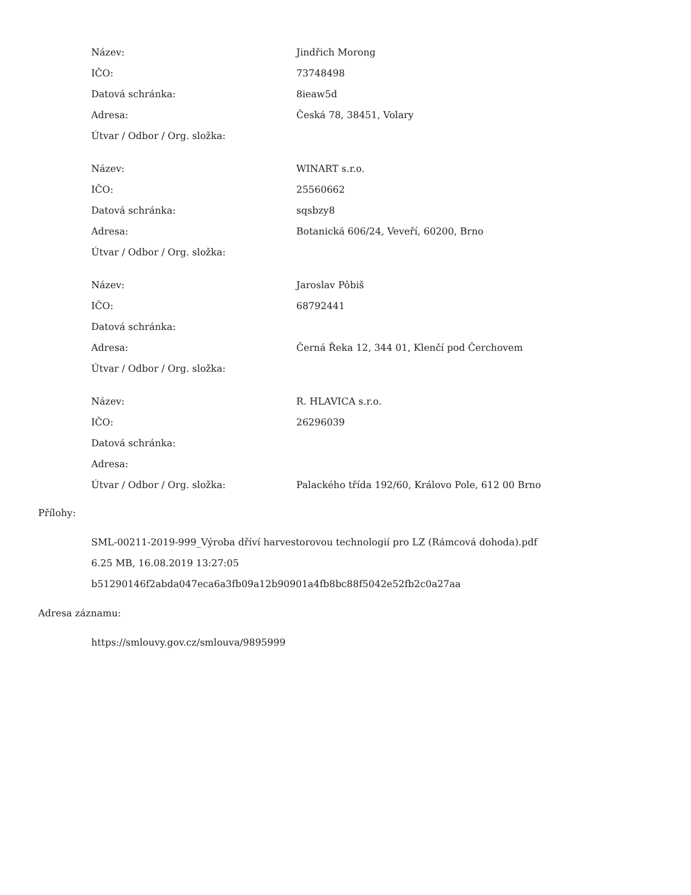| Název: | Jindřich Morong |
| IČO: | 73748498 |
| Datová schránka: | 8ieaw5d |
| Adresa: | Česká 78, 38451, Volary |
| Útvar / Odbor / Org. složka: | |
| Název: | WINART s.r.o. |
| IČO: | 25560662 |
| Datová schránka: | sqsbzy8 |
| Adresa: | Botanická 606/24, Veveří, 60200, Brno |
| Útvar / Odbor / Org. složka: | |
| Název: | Jaroslav Pôbiš |
| IČO: | 68792441 |
| Datová schránka: | |
| Adresa: | Černá Řeka 12, 344 01, Klenčí pod Čerchovem |
| Útvar / Odbor / Org. složka: | |
| Název: | R. HLAVICA s.r.o. |
| IČO: | 26296039 |
| Datová schránka: | |
| Adresa: | |
| Útvar / Odbor / Org. složka: | Palackého třída 192/60, Královo Pole, 612 00 Brno |
Přílohy:
SML-00211-2019-999_Výroba dříví harvestorovou technologií pro LZ (Rámcová dohoda).pdf
6.25 MB, 16.08.2019 13:27:05
b51290146f2abda047eca6a3fb09a12b90901a4fb8bc88f5042e52fb2c0a27aa
Adresa záznamu:
https://smlouvy.gov.cz/smlouva/9895999